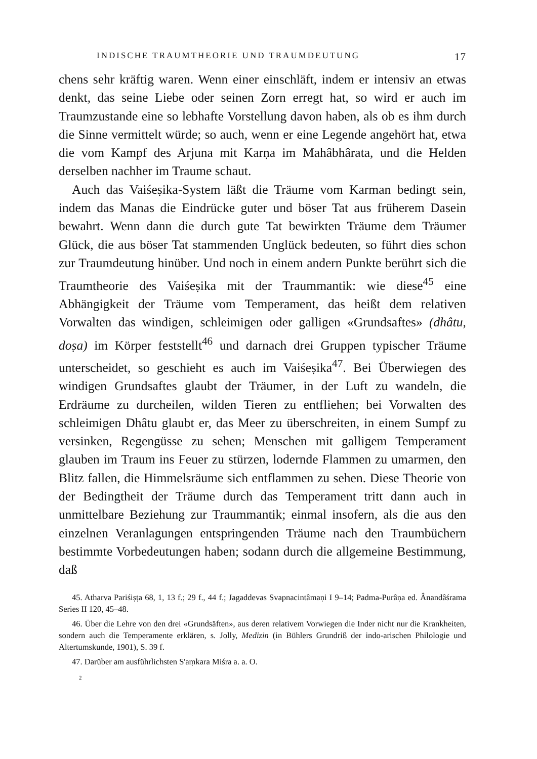INDISCHE TRAUMTHEORIE UND TRAUMDEUTUNG 17
chens sehr kräftig waren. Wenn einer einschläft, indem er intensiv an etwas denkt, das seine Liebe oder seinen Zorn erregt hat, so wird er auch im Traumzustande eine so lebhafte Vorstellung davon haben, als ob es ihm durch die Sinne vermittelt würde; so auch, wenn er eine Legende angehört hat, etwa die vom Kampf des Arjuna mit Karṇa im Mahâbhârata, und die Helden derselben nachher im Traume schaut.
Auch das Vaiśeṣika-System läßt die Träume vom Karman bedingt sein, indem das Manas die Eindrücke guter und böser Tat aus früherem Dasein bewahrt. Wenn dann die durch gute Tat bewirkten Träume dem Träumer Glück, die aus böser Tat stammenden Unglück bedeuten, so führt dies schon zur Traumdeutung hinüber. Und noch in einem andern Punkte berührt sich die Traumtheorie des Vaiśeṣika mit der Traummantik: wie diese<sup>45</sup> eine Abhängigkeit der Träume vom Temperament, das heißt dem relativen Vorwalten das windigen, schleimigen oder galligen «Grundsaftes» (dhâtu, doṣa) im Körper feststellt<sup>46</sup> und darnach drei Gruppen typischer Träume unterscheidet, so geschieht es auch im Vaiśeṣika<sup>47</sup>. Bei Überwiegen des windigen Grundsaftes glaubt der Träumer, in der Luft zu wandeln, die Erdräume zu durcheilen, wilden Tieren zu entfliehen; bei Vorwalten des schleimigen Dhâtu glaubt er, das Meer zu überschreiten, in einem Sumpf zu versinken, Regengüsse zu sehen; Menschen mit galligem Temperament glauben im Traum ins Feuer zu stürzen, lodernde Flammen zu umarmen, den Blitz fallen, die Himmelsräume sich entflammen zu sehen. Diese Theorie von der Bedingtheit der Träume durch das Temperament tritt dann auch in unmittelbare Beziehung zur Traummantik; einmal insofern, als die aus den einzelnen Veranlagungen entspringenden Träume nach den Traumbüchern bestimmte Vorbedeutungen haben; sodann durch die allgemeine Bestimmung, daß
45. Atharva Pariśiṣṭa 68, 1, 13 f.; 29 f., 44 f.; Jagaddevas Svapnacintâmaṇi I 9–14; Padma-Purâṇa ed. Ânandâśrama Series II 120, 45–48.
46. Über die Lehre von den drei «Grundsäften», aus deren relativem Vorwiegen die Inder nicht nur die Krankheiten, sondern auch die Temperamente erklären, s. Jolly, Medizin (in Bühlers Grundriß der indo-arischen Philologie und Altertumskunde, 1901), S. 39 f.
47. Darüber am ausführlichsten S'aṃkara Miśra a. a. O.
2